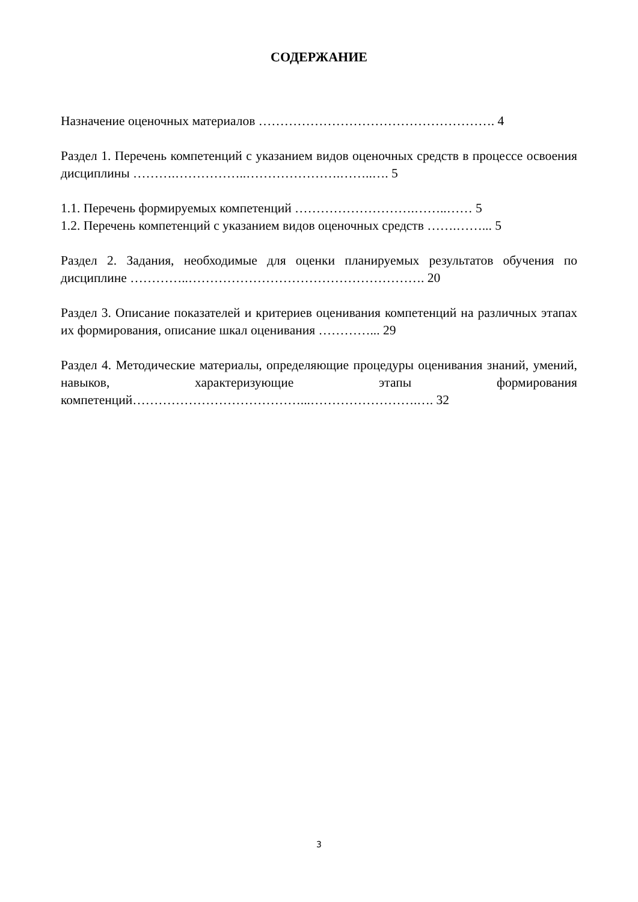СОДЕРЖАНИЕ
Назначение оценочных материалов ………………………………………………. 4
Раздел 1. Перечень компетенций с указанием видов оценочных средств в процессе освоения дисциплины ……….……………..………………….……..…. 5
1.1. Перечень формируемых компетенций ……………………….……..…… 5
1.2. Перечень компетенций с указанием видов оценочных средств …….……... 5
Раздел 2. Задания, необходимые для оценки планируемых результатов обучения по дисциплине …………..………………………………………………. 20
Раздел 3. Описание показателей и критериев оценивания компетенций на различных этапах их формирования, описание шкал оценивания …………... 29
Раздел 4. Методические материалы, определяющие процедуры оценивания знаний, умений, навыков, характеризующие этапы формирования компетенций…………………………………...…………………….…. 32
3